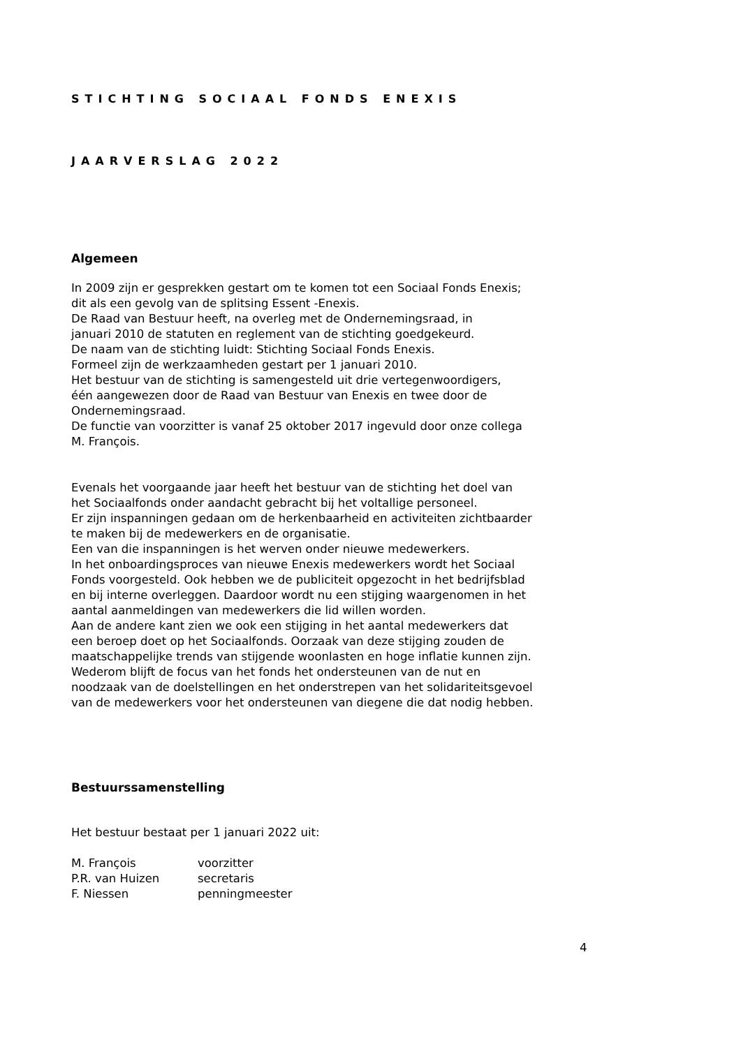STICHTING SOCIAAL FONDS ENEXIS
JAARVERSLAG 2022
Algemeen
In 2009 zijn er gesprekken gestart om te komen tot een Sociaal Fonds Enexis;
dit als een gevolg van de splitsing Essent -Enexis.
De Raad van Bestuur heeft, na overleg met de Ondernemingsraad, in
januari 2010 de statuten en reglement van de stichting goedgekeurd.
De naam van de stichting luidt: Stichting Sociaal Fonds Enexis.
Formeel zijn de werkzaamheden gestart per 1 januari 2010.
Het bestuur van de stichting is samengesteld uit drie vertegenwoordigers,
één aangewezen door de Raad van Bestuur van Enexis en twee door de
Ondernemingsraad.
De functie van voorzitter is vanaf 25 oktober 2017 ingevuld door onze collega
M. François.
Evenals het voorgaande jaar heeft het bestuur van de stichting het doel van
het Sociaalfonds onder aandacht gebracht bij het voltallige personeel.
Er zijn inspanningen gedaan om de herkenbaarheid en activiteiten zichtbaarder
te maken bij de medewerkers en de organisatie.
Een van die inspanningen is het werven onder nieuwe medewerkers.
In het onboardingsproces van nieuwe Enexis medewerkers wordt het Sociaal
Fonds voorgesteld. Ook hebben we de publiciteit opgezocht in het bedrijfsblad
en bij interne overleggen. Daardoor wordt nu een stijging waargenomen in het
aantal aanmeldingen van medewerkers die lid willen worden.
Aan de andere kant zien we ook een stijging in het aantal medewerkers dat
een beroep doet op het Sociaalfonds. Oorzaak van deze stijging zouden de
maatschappelijke trends van stijgende woonlasten en hoge inflatie kunnen zijn.
Wederom blijft de focus van het fonds het ondersteunen van de nut en
noodzaak van de doelstellingen en het onderstrepen van het solidariteitsgevoel
van de medewerkers voor het ondersteunen van diegene die dat nodig hebben.
Bestuurssamenstelling
Het bestuur bestaat per 1 januari 2022 uit:
| M. François | voorzitter |
| P.R. van Huizen | secretaris |
| F. Niessen | penningmeester |
4